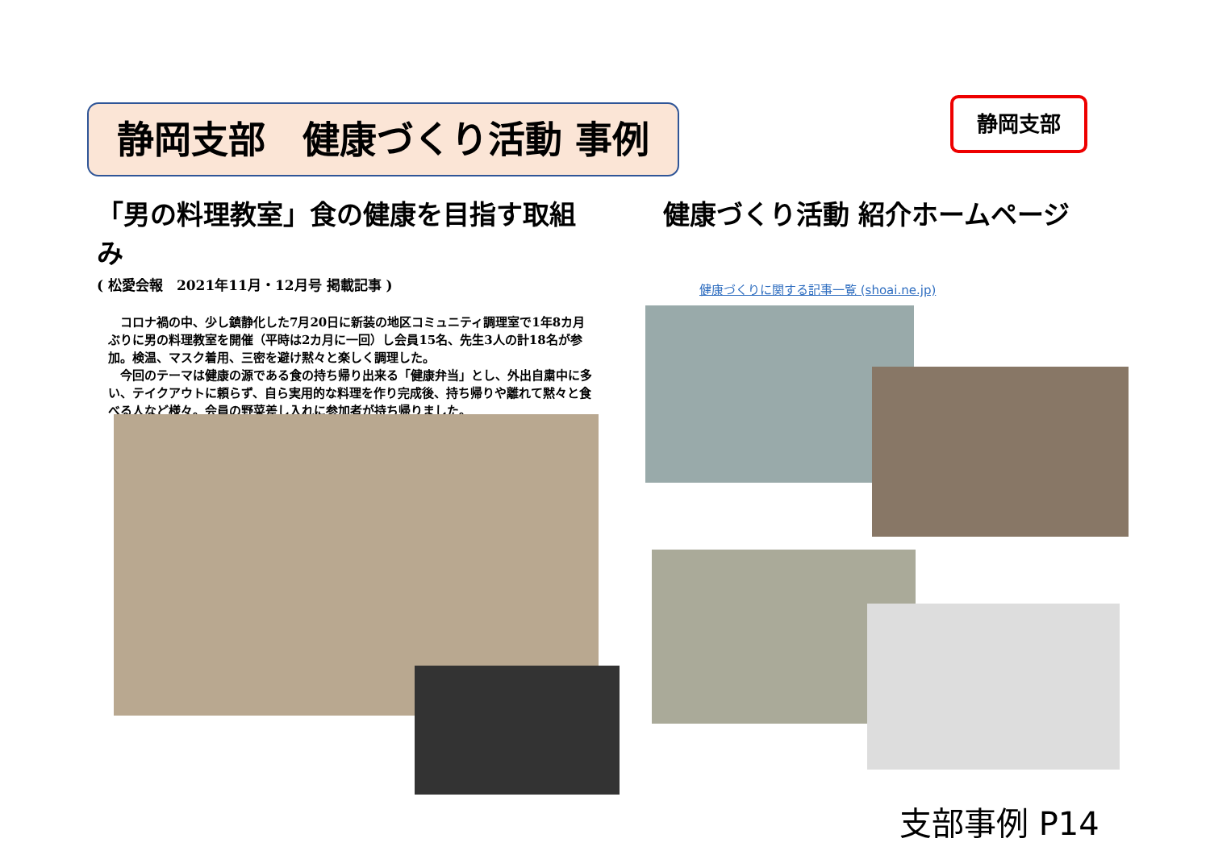静岡支部　健康づくり活動 事例 静岡支部
「男の料理教室」食の健康を目指す取組み
( 松愛会報　2021年11月・12月号 掲載記事 )
　コロナ禍の中、少し鎮静化した7月20日に新装の地区コミュニティ調理室で1年8カ月ぶりに男の料理教室を開催（平時は2カ月に一回）し会員15名、先生3人の計18名が参加。検温、マスク着用、三密を避け黙々と楽しく調理した。
　今回のテーマは健康の源である食の持ち帰り出来る「健康弁当」とし、外出自粛中に多い、テイクアウトに頼らず、自ら実用的な料理を作り完成後、持ち帰りや離れて黙々と食べる人など様々。会員の野菜差し入れに参加者が持ち帰りました。
健康づくり活動 紹介ホームページ
健康づくりに関する記事一覧 (shoai.ne.jp)
支部事例 P14